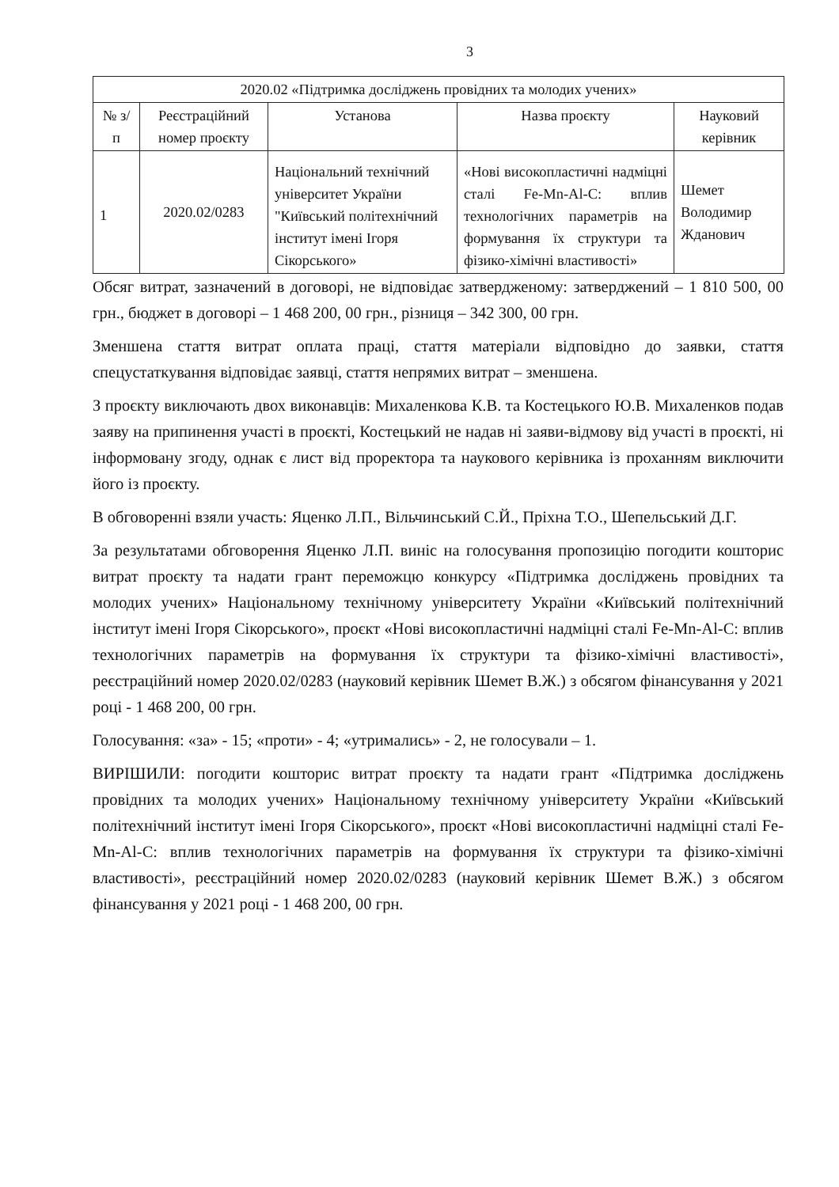3
| 2020.02 «Підтримка досліджень провідних та молодих учених» | | | | |
| --- | --- | --- | --- | --- |
| № з/п | Реєстраційний номер проєкту | Установа | Назва проєкту | Науковий керівник |
| 1 | 2020.02/0283 | Національний технічний університет України "Київський політехнічний інститут імені Ігоря Сікорського» | «Нові високопластичні надміцні сталі Fe-Mn-Al-C: вплив технологічних параметрів на формування їх структури та фізико-хімічні властивості» | Шемет Володимир Жданович |
Обсяг витрат, зазначений в договорі, не відповідає затвердженому: затверджений – 1 810 500, 00 грн., бюджет в договорі – 1 468 200, 00 грн., різниця – 342 300, 00 грн.
Зменшена стаття витрат оплата праці, стаття матеріали відповідно до заявки, стаття спецустаткування відповідає заявці, стаття непрямих витрат – зменшена.
З проєкту виключають двох виконавців: Михаленкова К.В. та Костецького Ю.В. Михаленков подав заяву на припинення участі в проєкті, Костецький не надав ні заяви-відмову від участі в проєкті, ні інформовану згоду, однак є лист від проректора та наукового керівника із проханням виключити його із проєкту.
В обговоренні взяли участь: Яценко Л.П., Вільчинський С.Й., Пріхна Т.О., Шепельський Д.Г.
За результатами обговорення Яценко Л.П. виніс на голосування пропозицію погодити кошторис витрат проєкту та надати грант переможцю конкурсу «Підтримка досліджень провідних та молодих учених» Національному технічному університету України «Київський політехнічний інститут імені Ігоря Сікорського», проєкт «Нові високопластичні надміцні сталі Fe-Mn-Al-C: вплив технологічних параметрів на формування їх структури та фізико-хімічні властивості», реєстраційний номер 2020.02/0283 (науковий керівник Шемет В.Ж.) з обсягом фінансування у 2021 році - 1 468 200, 00 грн.
Голосування: «за» - 15; «проти» - 4; «утримались» - 2, не голосували – 1.
ВИРІШИЛИ: погодити кошторис витрат проєкту та надати грант «Підтримка досліджень провідних та молодих учених» Національному технічному університету України «Київський політехнічний інститут імені Ігоря Сікорського», проєкт «Нові високопластичні надміцні сталі Fe-Mn-Al-C: вплив технологічних параметрів на формування їх структури та фізико-хімічні властивості», реєстраційний номер 2020.02/0283 (науковий керівник Шемет В.Ж.) з обсягом фінансування у 2021 році - 1 468 200, 00 грн.